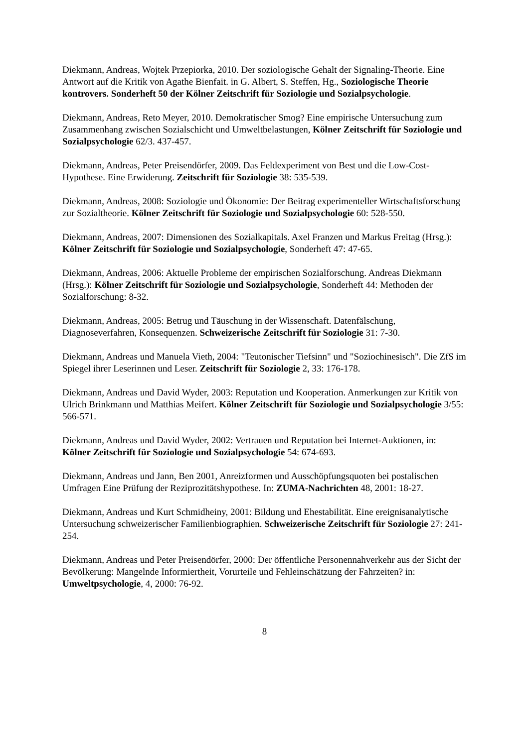Diekmann, Andreas, Wojtek Przepiorka, 2010. Der soziologische Gehalt der Signaling-Theorie. Eine Antwort auf die Kritik von Agathe Bienfait. in G. Albert, S. Steffen, Hg., Soziologische Theorie kontrovers. Sonderheft 50 der Kölner Zeitschrift für Soziologie und Sozialpsychologie.
Diekmann, Andreas, Reto Meyer, 2010. Demokratischer Smog? Eine empirische Untersuchung zum Zusammenhang zwischen Sozialschicht und Umweltbelastungen, Kölner Zeitschrift für Soziologie und Sozialpsychologie 62/3. 437-457.
Diekmann, Andreas, Peter Preisendörfer, 2009. Das Feldexperiment von Best und die Low-Cost-Hypothese. Eine Erwiderung. Zeitschrift für Soziologie 38: 535-539.
Diekmann, Andreas, 2008: Soziologie und Ökonomie: Der Beitrag experimenteller Wirtschaftsforschung zur Sozialtheorie. Kölner Zeitschrift für Soziologie und Sozialpsychologie 60: 528-550.
Diekmann, Andreas, 2007: Dimensionen des Sozialkapitals. Axel Franzen und Markus Freitag (Hrsg.): Kölner Zeitschrift für Soziologie und Sozialpsychologie, Sonderheft 47: 47-65.
Diekmann, Andreas, 2006: Aktuelle Probleme der empirischen Sozialforschung. Andreas Diekmann (Hrsg.): Kölner Zeitschrift für Soziologie und Sozialpsychologie, Sonderheft 44: Methoden der Sozialforschung: 8-32.
Diekmann, Andreas, 2005: Betrug und Täuschung in der Wissenschaft. Datenfälschung, Diagnoseverfahren, Konsequenzen. Schweizerische Zeitschrift für Soziologie 31: 7-30.
Diekmann, Andreas und Manuela Vieth, 2004: "Teutonischer Tiefsinn" und "Soziochinesisch". Die ZfS im Spiegel ihrer Leserinnen und Leser. Zeitschrift für Soziologie 2, 33: 176-178.
Diekmann, Andreas und David Wyder, 2003: Reputation und Kooperation. Anmerkungen zur Kritik von Ulrich Brinkmann und Matthias Meifert. Kölner Zeitschrift für Soziologie und Sozialpsychologie 3/55: 566-571.
Diekmann, Andreas und David Wyder, 2002: Vertrauen und Reputation bei Internet-Auktionen, in: Kölner Zeitschrift für Soziologie und Sozialpsychologie 54: 674-693.
Diekmann, Andreas und Jann, Ben 2001, Anreizformen und Ausschöpfungsquoten bei postalischen Umfragen Eine Prüfung der Reziprozitätshypothese. In: ZUMA-Nachrichten 48, 2001: 18-27.
Diekmann, Andreas und Kurt Schmidheiny, 2001: Bildung und Ehestabilität. Eine ereignisanalytische Untersuchung schweizerischer Familienbiographien. Schweizerische Zeitschrift für Soziologie 27: 241-254.
Diekmann, Andreas und Peter Preisendörfer, 2000: Der öffentliche Personennahverkehr aus der Sicht der Bevölkerung: Mangelnde Informiertheit, Vorurteile und Fehleinschätzung der Fahrzeiten? in: Umweltpsychologie, 4, 2000: 76-92.
8